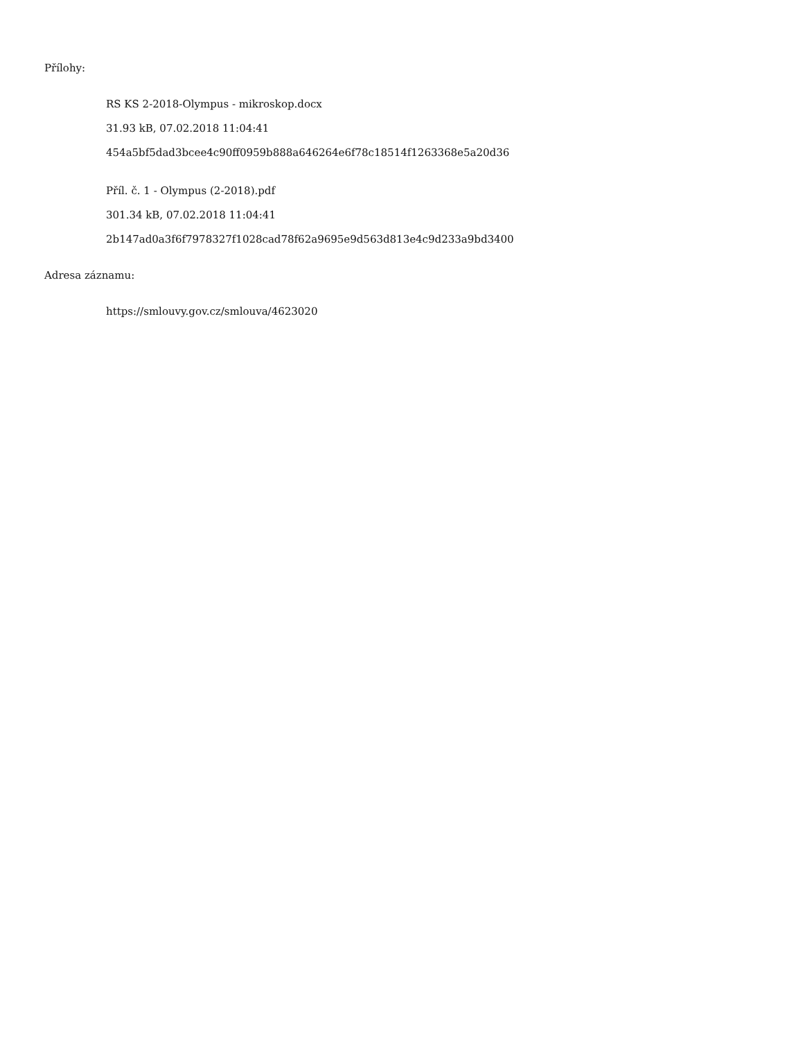Přílohy:
RS KS 2-2018-Olympus - mikroskop.docx
31.93 kB, 07.02.2018 11:04:41
454a5bf5dad3bcee4c90ff0959b888a646264e6f78c18514f1263368e5a20d36
Příl. č. 1 - Olympus (2-2018).pdf
301.34 kB, 07.02.2018 11:04:41
2b147ad0a3f6f7978327f1028cad78f62a9695e9d563d813e4c9d233a9bd3400
Adresa záznamu:
https://smlouvy.gov.cz/smlouva/4623020